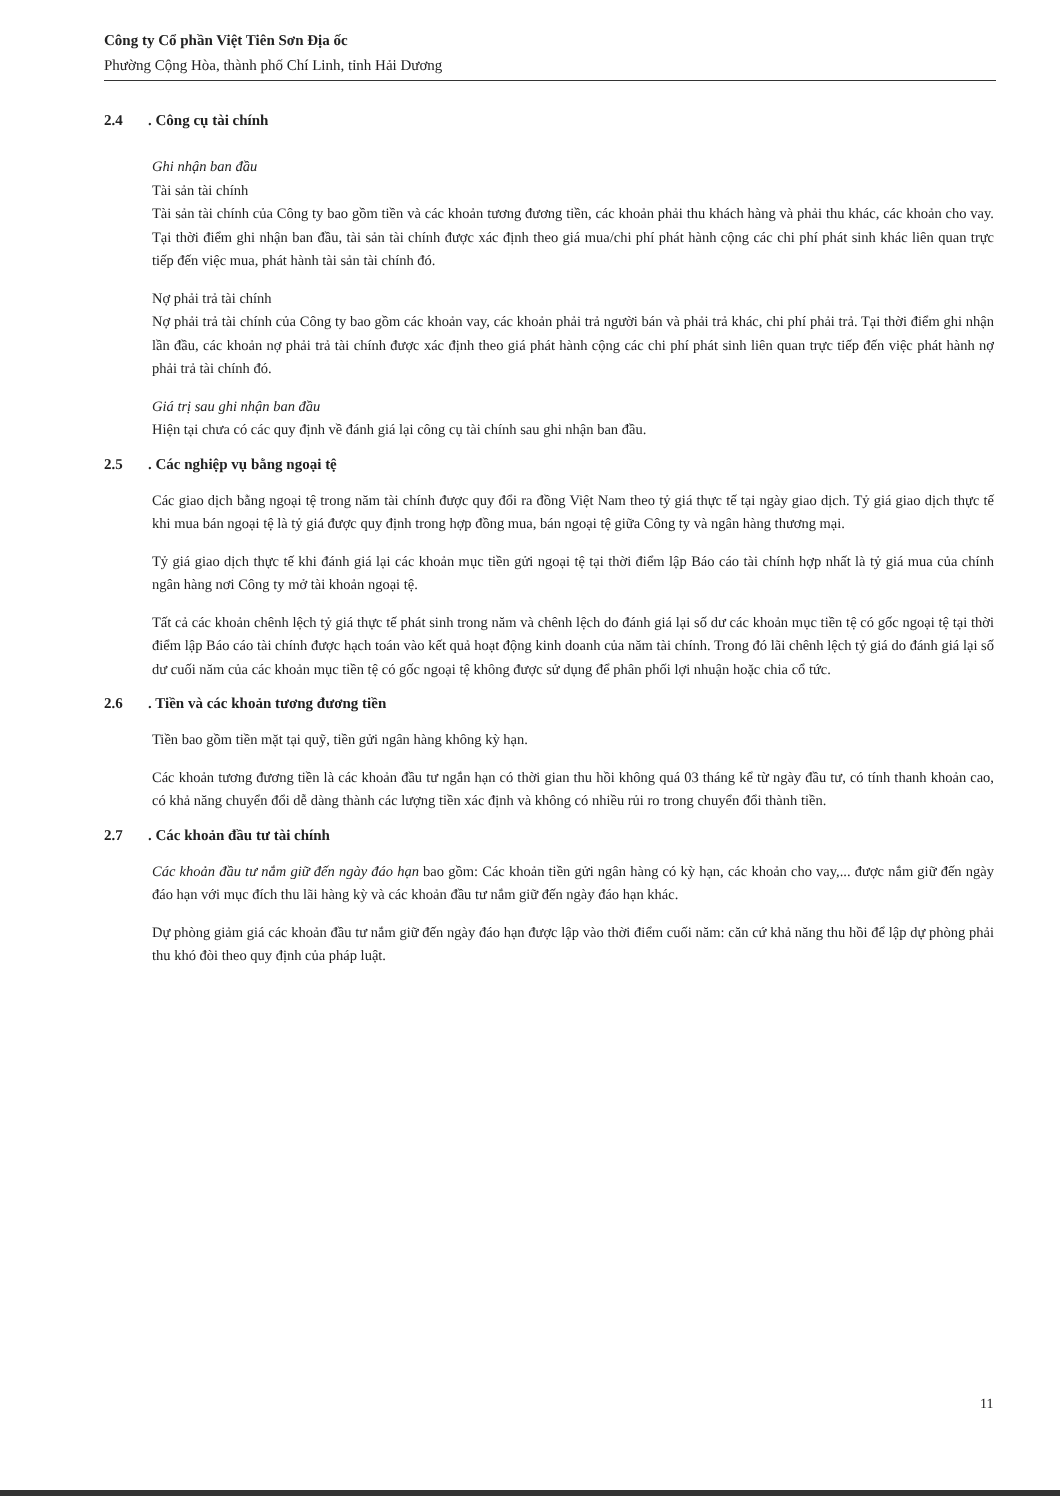Công ty Cổ phần Việt Tiên Sơn Địa ốc
Phường Cộng Hòa, thành phố Chí Linh, tỉnh Hải Dương
2.4. Công cụ tài chính
Ghi nhận ban đầu
Tài sản tài chính
Tài sản tài chính của Công ty bao gồm tiền và các khoản tương đương tiền, các khoản phải thu khách hàng và phải thu khác, các khoản cho vay. Tại thời điểm ghi nhận ban đầu, tài sản tài chính được xác định theo giá mua/chi phí phát hành cộng các chi phí phát sinh khác liên quan trực tiếp đến việc mua, phát hành tài sản tài chính đó.
Nợ phải trả tài chính
Nợ phải trả tài chính của Công ty bao gồm các khoản vay, các khoản phải trả người bán và phải trả khác, chi phí phải trả. Tại thời điểm ghi nhận lần đầu, các khoản nợ phải trả tài chính được xác định theo giá phát hành cộng các chi phí phát sinh liên quan trực tiếp đến việc phát hành nợ phải trả tài chính đó.
Giá trị sau ghi nhận ban đầu
Hiện tại chưa có các quy định về đánh giá lại công cụ tài chính sau ghi nhận ban đầu.
2.5. Các nghiệp vụ bằng ngoại tệ
Các giao dịch bằng ngoại tệ trong năm tài chính được quy đổi ra đồng Việt Nam theo tỷ giá thực tế tại ngày giao dịch. Tỷ giá giao dịch thực tế khi mua bán ngoại tệ là tỷ giá được quy định trong hợp đồng mua, bán ngoại tệ giữa Công ty và ngân hàng thương mại.
Tỷ giá giao dịch thực tế khi đánh giá lại các khoản mục tiền gửi ngoại tệ tại thời điểm lập Báo cáo tài chính hợp nhất là tỷ giá mua của chính ngân hàng nơi Công ty mở tài khoản ngoại tệ.
Tất cả các khoản chênh lệch tỷ giá thực tế phát sinh trong năm và chênh lệch do đánh giá lại số dư các khoản mục tiền tệ có gốc ngoại tệ tại thời điểm lập Báo cáo tài chính được hạch toán vào kết quả hoạt động kinh doanh của năm tài chính. Trong đó lãi chênh lệch tỷ giá do đánh giá lại số dư cuối năm của các khoản mục tiền tệ có gốc ngoại tệ không được sử dụng để phân phối lợi nhuận hoặc chia cổ tức.
2.6. Tiền và các khoản tương đương tiền
Tiền bao gồm tiền mặt tại quỹ, tiền gửi ngân hàng không kỳ hạn.
Các khoản tương đương tiền là các khoản đầu tư ngắn hạn có thời gian thu hồi không quá 03 tháng kể từ ngày đầu tư, có tính thanh khoản cao, có khả năng chuyển đổi dễ dàng thành các lượng tiền xác định và không có nhiều rủi ro trong chuyển đổi thành tiền.
2.7. Các khoản đầu tư tài chính
Các khoản đầu tư nắm giữ đến ngày đáo hạn bao gồm: Các khoản tiền gửi ngân hàng có kỳ hạn, các khoản cho vay,... được nắm giữ đến ngày đáo hạn với mục đích thu lãi hàng kỳ và các khoản đầu tư nắm giữ đến ngày đáo hạn khác.
Dự phòng giảm giá các khoản đầu tư nắm giữ đến ngày đáo hạn được lập vào thời điểm cuối năm: căn cứ khả năng thu hồi để lập dự phòng phải thu khó đòi theo quy định của pháp luật.
11